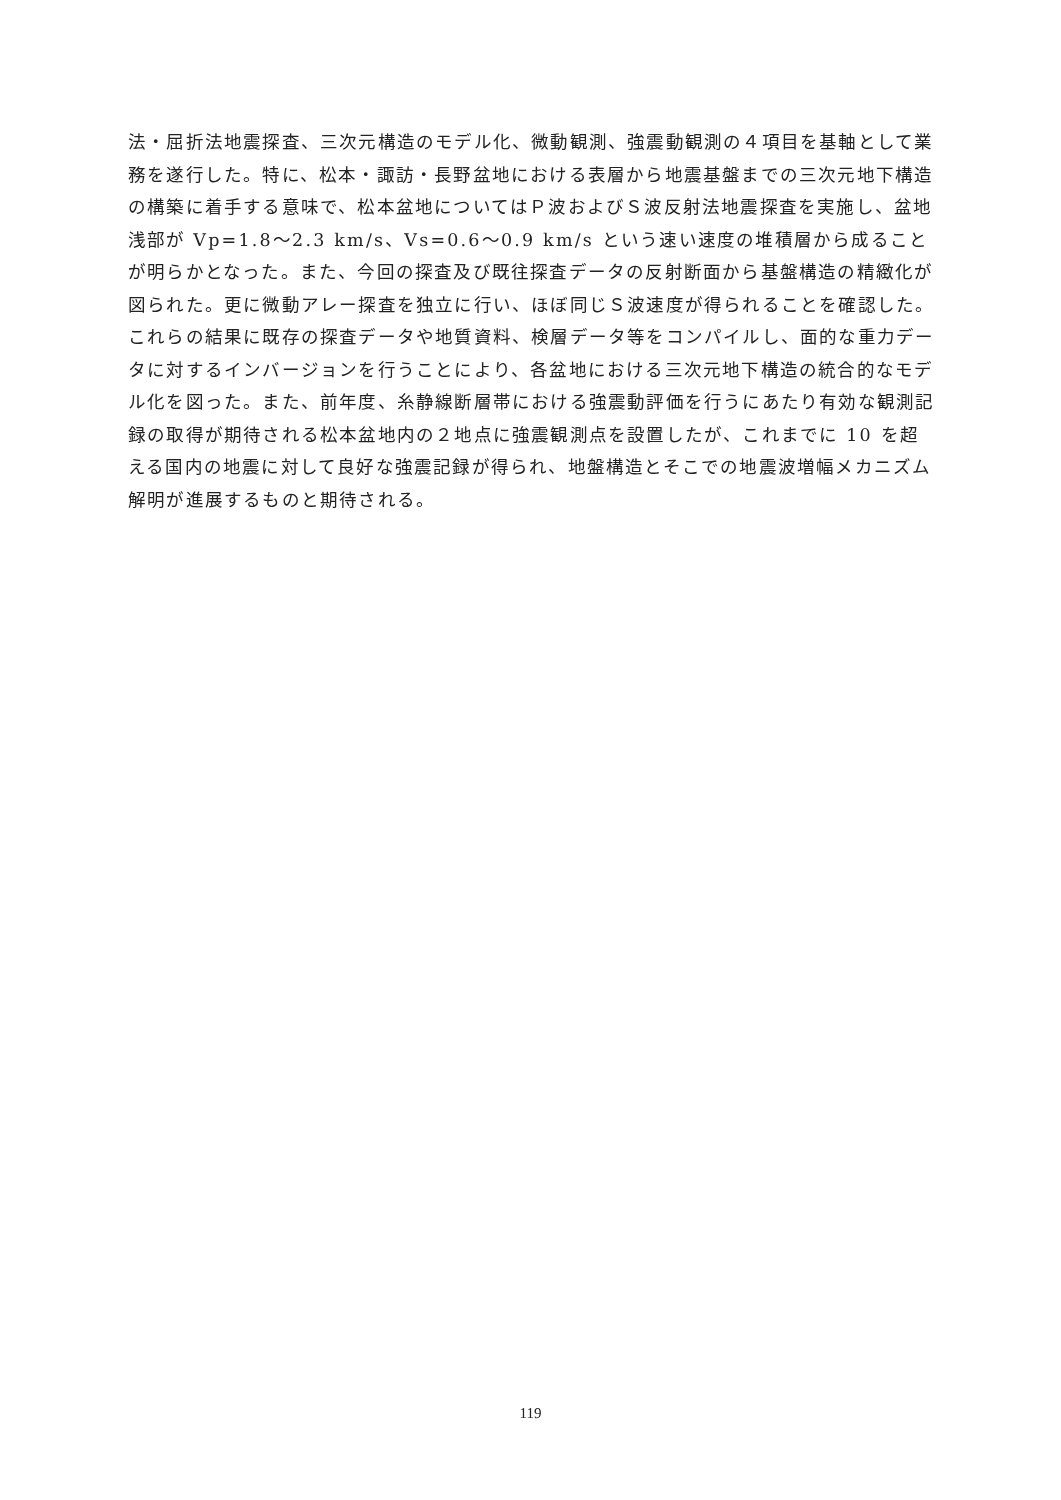法・屈折法地震探査、三次元構造のモデル化、微動観測、強震動観測の４項目を基軸として業務を遂行した。特に、松本・諏訪・長野盆地における表層から地震基盤までの三次元地下構造の構築に着手する意味で、松本盆地についてはＰ波およびＳ波反射法地震探査を実施し、盆地浅部が Vp=1.8〜2.3 km/s、Vs=0.6〜0.9 km/s という速い速度の堆積層から成ることが明らかとなった。また、今回の探査及び既往探査データの反射断面から基盤構造の精緻化が図られた。更に微動アレー探査を独立に行い、ほぼ同じＳ波速度が得られることを確認した。これらの結果に既存の探査データや地質資料、検層データ等をコンパイルし、面的な重力データに対するインバージョンを行うことにより、各盆地における三次元地下構造の統合的なモデル化を図った。また、前年度、糸静線断層帯における強震動評価を行うにあたり有効な観測記録の取得が期待される松本盆地内の２地点に強震観測点を設置したが、これまでに 10 を超える国内の地震に対して良好な強震記録が得られ、地盤構造とそこでの地震波増幅メカニズム解明が進展するものと期待される。
119